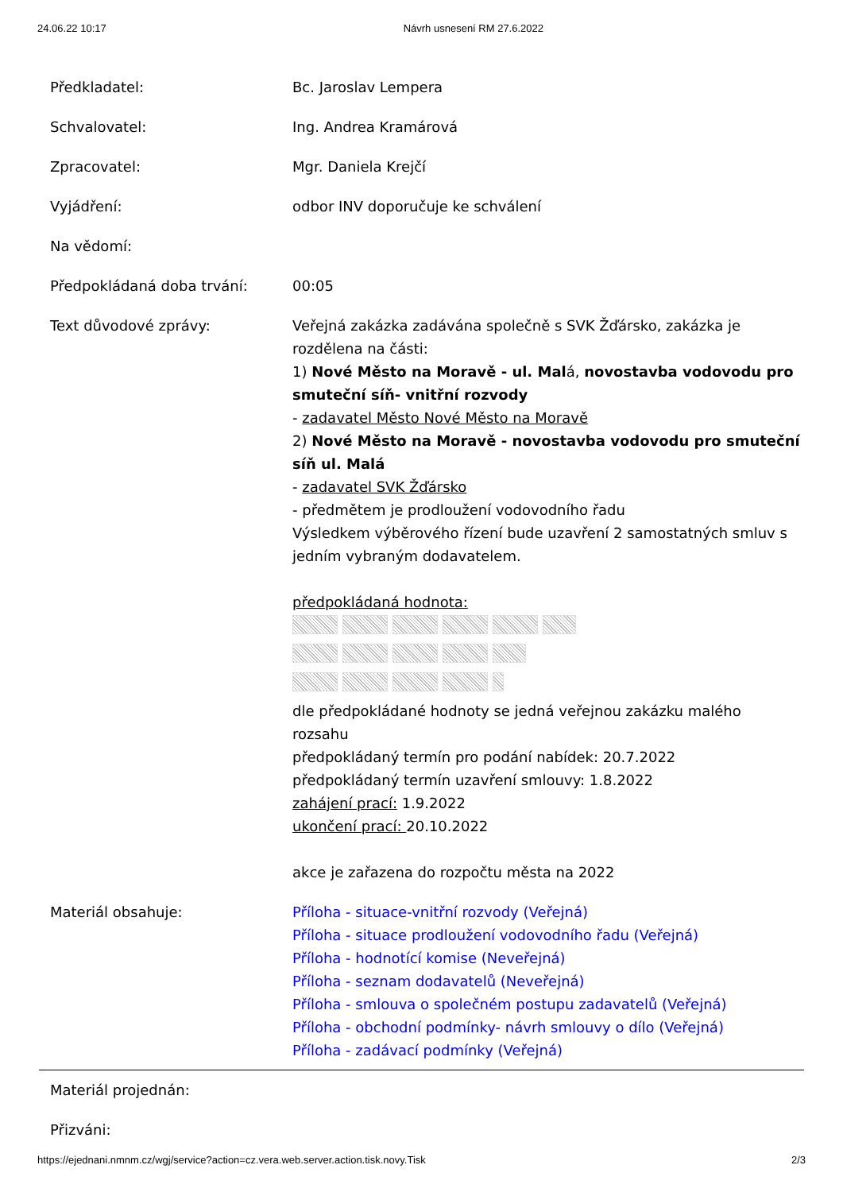24.06.22 10:17 Návrh usnesení RM 27.6.2022
| Předkladatel: | Bc. Jaroslav Lempera |
| Schvalovatel: | Ing. Andrea Kramárová |
| Zpracovatel: | Mgr. Daniela Krejčí |
| Vyjádření: | odbor INV doporučuje ke schválení |
| Na vědomí: | |
| Předpokládaná doba trvání: | 00:05 |
| Text důvodové zprávy: | Veřejná zakázka zadávána společně s SVK Žďársko, zakázka je rozdělena na části: 1) Nové Město na Moravě - ul. Mal á, novostavba vodovodu pro smuteční síň- vnitřní rozvody - zadavatel Město Nové Město na Moravě 2) Nové Město na Moravě - novostavba vodovodu pro smuteční síň ul. Malá - zadavatel SVK Žďársko - předmětem je prodloužení vodovodního řadu Výsledkem výběrového řízení bude uzavření 2 samostatných smluv s jedním vybraným dodavatelem. předpokládaná hodnota: dle předpokládané hodnoty se jedná veřejnou zakázku malého rozsahu předpokládaný termín pro podání nabídek: 20.7.2022 předpokládaný termín uzavření smlouvy: 1.8.2022 zahájení prací: 1.9.2022 ukončení prací: 20.10.2022 akce je zařazena do rozpočtu města na 2022 |
| Materiál obsahuje: | Příloha - situace-vnitřní rozvody (Veřejná) Příloha - situace prodloužení vodovodního řadu (Veřejná) Příloha - hodnotící komise (Neveřejná) Příloha - seznam dodavatelů (Neveřejná) Příloha - smlouva o společném postupu zadavatelů (Veřejná) Příloha - obchodní podmínky- návrh smlouvy o dílo (Veřejná) Příloha - zadávací podmínky (Veřejná) |
| Materiál projednán: | |
| Přizváni: | |
https://ejednani.nmnm.cz/wgj/service?action=cz.vera.web.server.action.tisk.novy.Tisk 2/3